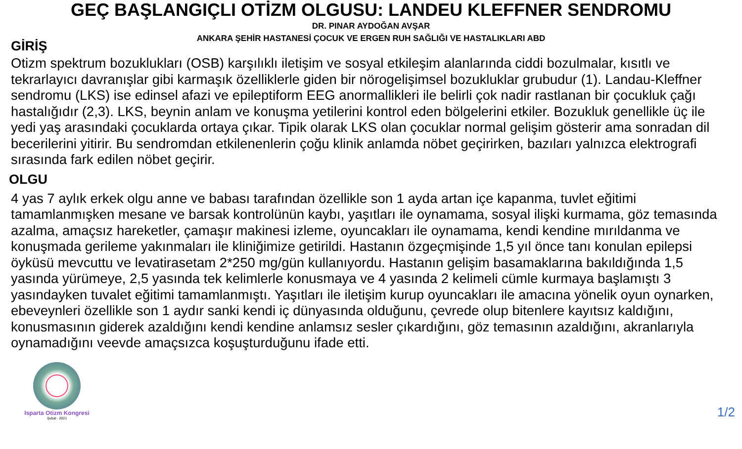GEÇ BAŞLANGIÇLI OTİZM OLGUSU: LANDEU KLEFFNER SENDROMU
DR. PINAR AYDOĞAN AVŞAR
ANKARA ŞEHİR HASTANESİ ÇOCUK VE ERGEN RUH SAĞLIĞI VE HASTALIKLARI ABD
GİRİŞ
Otizm spektrum bozuklukları (OSB) karşılıklı iletişim ve sosyal etkileşim alanlarında ciddi bozulmalar, kısıtlı ve tekrarlayıcı davranışlar gibi karmaşık özelliklerle giden bir nörogelişimsel bozukluklar grubudur (1). Landau-Kleffner sendromu (LKS) ise edinsel afazi ve epileptiform EEG anormallikleri ile belirli çok nadir rastlanan bir çocukluk çağı hastalığıdır (2,3). LKS, beynin anlam ve konuşma yetilerini kontrol eden bölgelerini etkiler. Bozukluk genellikle üç ile yedi yaş arasındaki çocuklarda ortaya çıkar. Tipik olarak LKS olan çocuklar normal gelişim gösterir ama sonradan dil becerilerini yitirir. Bu sendromdan etkilenenlerin çoğu klinik anlamda nöbet geçirirken, bazıları yalnızca elektrografi sırasında fark edilen nöbet geçirir.
OLGU
4 yas 7 aylık erkek olgu anne ve babası tarafından özellikle son 1 ayda artan içe kapanma, tuvlet eğitimi tamamlanmışken mesane ve barsak kontrolünün kaybı, yaşıtları ile oynamama, sosyal ilişki kurmama, göz temasında azalma, amaçsız hareketler, çamaşır makinesi izleme, oyuncakları ile oynamama, kendi kendine mırıldanma ve konuşmada gerileme yakınmaları ile kliniğimize getirildi. Hastanın özgeçmişinde 1,5 yıl önce tanı konulan epilepsi öyküsü mevcuttu ve levatirasetam 2*250 mg/gün kullanıyordu. Hastanın gelişim basamaklarına bakıldığında 1,5 yasında yürümeye, 2,5 yasında tek kelimlerle konusmaya ve 4 yasında 2 kelimeli cümle kurmaya başlamıştı 3 yasındayken tuvalet eğitimi tamamlanmıştı. Yaşıtları ile iletişim kurup oyuncakları ile amacına yönelik oyun oynarken, ebeveynleri özellikle son 1 aydır sanki kendi iç dünyasında olduğunu, çevrede olup bitenlere kayıtsız kaldığını, konusmasının giderek azaldığını kendi kendine anlamsız sesler çıkardığını, göz temasının azaldığını, akranlarıyla oynamadığını veevde amaçsızca koşuşturduğunu ifade etti.
Isparta Otizm Kongresi
Şubat - 2021
1/2